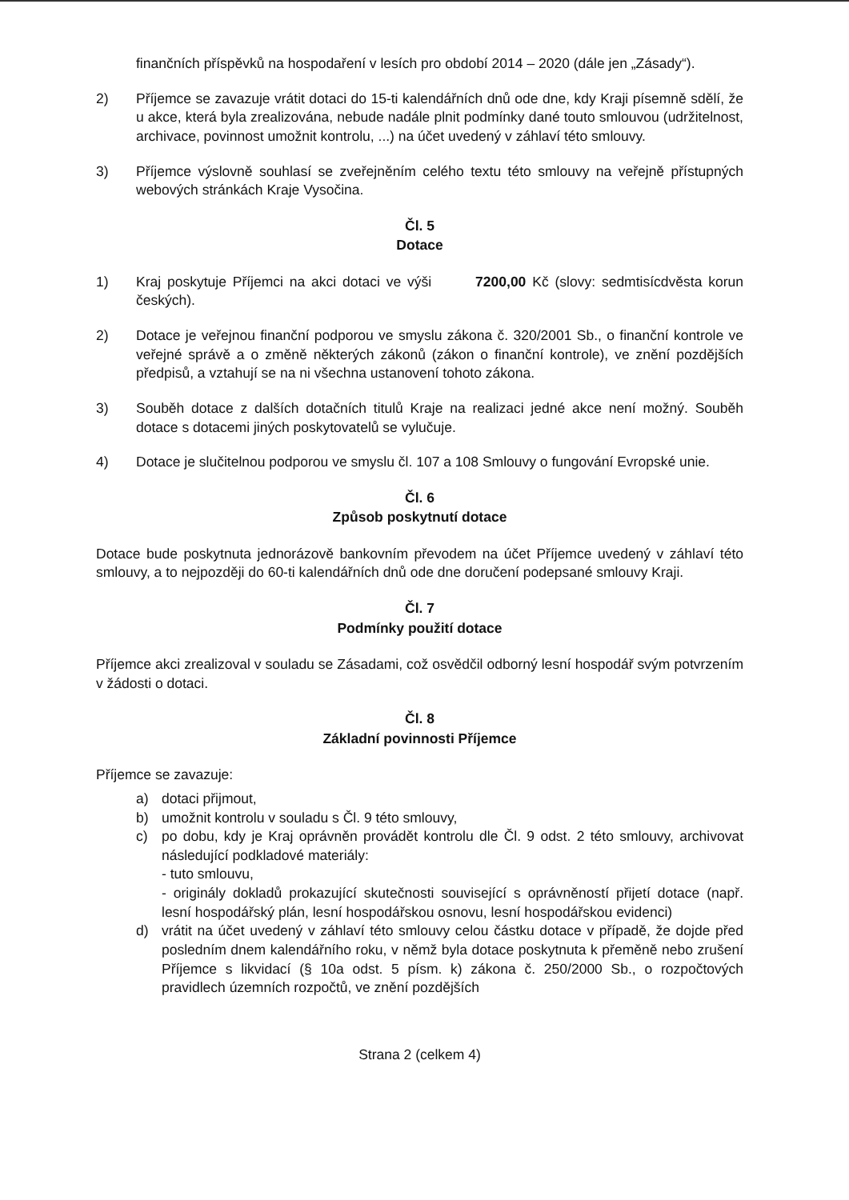finančních příspěvků na hospodaření v lesích pro období 2014 – 2020 (dále jen „Zásady“).
2) Příjemce se zavazuje vrátit dotaci do 15-ti kalendářních dnů ode dne, kdy Kraji písemně sdělí, že u akce, která byla zrealizována, nebude nadále plnit podmínky dané touto smlouvou (udržitelnost, archivace, povinnost umožnit kontrolu, ...) na účet uvedený v záhlaví této smlouvy.
3) Příjemce výslovně souhlasí se zveřejněním celého textu této smlouvy na veřejně přístupných webových stránkách Kraje Vysočina.
Čl. 5
Dotace
1) Kraj poskytuje Příjemci na akci dotaci ve výši 7200,00 Kč (slovy: sedmtisícdvěsta korun českých).
2) Dotace je veřejnou finanční podporou ve smyslu zákona č. 320/2001 Sb., o finanční kontrole ve veřejné správě a o změně některých zákonů (zákon o finanční kontrole), ve znění pozdějších předpisů, a vztahují se na ni všechna ustanovení tohoto zákona.
3) Souběh dotace z dalších dotačních titulů Kraje na realizaci jedné akce není možný. Souběh dotace s dotacemi jiných poskytovatelů se vylučuje.
4) Dotace je slučitelnou podporou ve smyslu čl. 107 a 108 Smlouvy o fungování Evropské unie.
Čl. 6
Způsob poskytnutí dotace
Dotace bude poskytnuta jednorázově bankovním převodem na účet Příjemce uvedený v záhlaví této smlouvy, a to nejpozději do 60-ti kalendářních dnů ode dne doručení podepsané smlouvy Kraji.
Čl. 7
Podmínky použití dotace
Příjemce akci zrealizoval v souladu se Zásadami, což osvědčil odborný lesní hospodář svým potvrzením v žádosti o dotaci.
Čl. 8
Základní povinnosti Příjemce
Příjemce se zavazuje:
a) dotaci přijmout,
b) umožnit kontrolu v souladu s Čl. 9 této smlouvy,
c) po dobu, kdy je Kraj oprávněn provádět kontrolu dle Čl. 9 odst. 2 této smlouvy, archivovat následující podkladové materiály:
- tuto smlouvu,
- originály dokladů prokazující skutečnosti související s oprávněností přijetí dotace (např. lesní hospodářský plán, lesní hospodářskou osnovu, lesní hospodářskou evidenci)
d) vrátit na účet uvedený v záhlaví této smlouvy celou částku dotace v případě, že dojde před posledním dnem kalendářního roku, v němž byla dotace poskytnuta k přeměně nebo zrušení Příjemce s likvidací (§ 10a odst. 5 písm. k) zákona č. 250/2000 Sb., o rozpočtových pravidlech územních rozpočtů, ve znění pozdějších
Strana 2 (celkem 4)